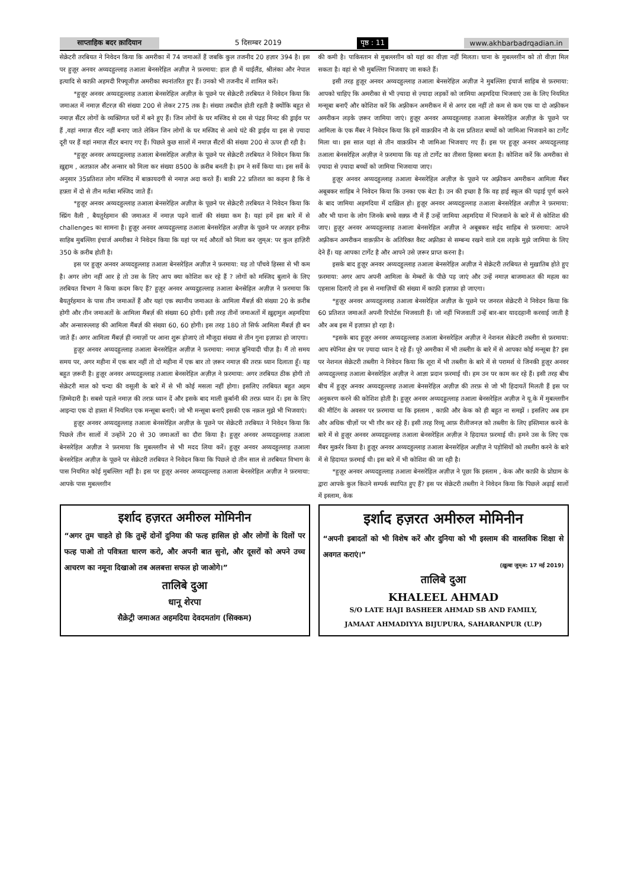साप्ताहिक बदर क़ादियान 5 दिसम्बर 2019 पृष्ठ : 11 www.akhbarbadrqadian.in
सेक्रेटरी तरबियत ने निवेदन किया कि अमरीका में 74 जमाअतें हैं जबकि कुल तजनीद 20 हज़ार 394 है। इस पर हुज़ूर अनवर अय्यदहुल्लाह तआला बेनसरेहिल अज़ीज़ ने फ़रमाया: हाल ही में थाईलैंड, श्रीलंका और नेपाल इत्यादि से काफ़ी अहमदी रिफ्यूजीज़ अमरीका स्थनांतरित हुए हैं। उनको भी तजनीद में शामिल करें।
*हुज़ूर अनवर अय्यदहुल्लाह तआला बेनसरेहिल अज़ीज़ के पूछने पर सेक्रेटरी तरबियत ने निवेदन किया कि जमाअत में नमाज़ सैंटरज़ की संख्या 200 से लेकर 275 तक है। संख्या तबदील होती रहती है क्योंकि बहुत से नमाज़ सैंटर लोगों के व्यक्तिगत घरों में बने हुए हैं। जिन लोगों के घर मस्जिद से दस से पंद्रह मिनट की ड्राईव पर हैं ,वहां नमाज़ सैंटर नहीं बनाए जाते लेकिन जिन लोगों के घर मस्जिद से आधे घंटे की ड्राईव या इस से ज़्यादा दूरी पर हैं वहां नमाज़ सैंटर बनाए गए हैं। पिछले कुछ सालों में नमाज़ सैंटरों की संख्या 200 से ऊपर ही रही है।
*हुज़ूर अनवर अय्यदहुल्लाह तआला बेनसरेहिल अज़ीज़ के पूछने पर सेक्रेटरी तरबियत ने निवेदन किया कि ख़ुद्दाम , अतफ़ाल और अन्सार को मिला कर संख्या 8500 के क़रीब बनती है। हम ने सर्वे किया था। इस सर्वे के अनुसार 35प्रतिशत लोग मस्जिद में बाक़ायदगी से नमाज़ अदा करते हैं। बाक़ी 22 प्रतिशत का कहना है कि वे हफ़्ता में दो से तीन मर्तबा मस्जिद जाते हैं।
*हुज़ूर अनवर अय्यदहुल्लाह तआला बेनसरेहिल अज़ीज़ के पूछने पर सेक्रेटरी तरबियत ने निवेदन किया कि स्प्रिंग वैली , बैयतुर्रहमान की जमाअत में नमाज़ पढ़ने वालों की संख्या कम है। यहां हमें इस बारे में से challenges का सामना है। हुज़ूर अनवर अय्यदहुल्लाह तआला बेनसरेहिल अज़ीज़ के पूछने पर अज़हर हनीफ़ साहिब मुबल्लिग़ इंचार्ज अमरीका ने निवेदन किया कि यहां पर मर्द औरतों को मिला कर जुम्अ: पर कुल हाज़िरी 350 के क़रीब होती है।
इस पर हुज़ूर अनवर अय्यदहुल्लाह तआला बेनसरेहिल अज़ीज़ ने फ़रमाया: यह तो पाँचवे हिस्सा से भी कम है। अगर लोग नहीं आर हे तो उस के लिए आप क्या कोशिश कर रहे हैं ? लोगों को मस्जिद बुलाने के लिए तरबियत विभाग ने किया क़दम किए हैं? हुज़ूर अनवर अय्यदुहल्लाह तआला बेनस्रेहिल अज़ीज़ ने फ़रमाया कि बैयतुर्रहमान के पास तीन जमाअतें हैं और यहां एक स्थानीय जमाअत के आमिला मैंबर्ज़ की संख्या 20 के क़रीब होगी और तीन जमाअतों के आमिला मैंबर्ज़ की संख्या 60 होगी। इसी तरह तीनों जमाअतों में ख़ुद्दामुल अहमदिया और अन्सारुल्लाह की आमिला मैंबर्ज़ की संख्या 60, 60 होगी। इस तरह 180 तो सिर्फ आमिला मैंबर्ज़ ही बन जाते हैं। अगर आमिला मैंबर्ज़ ही नमाज़ों पर आना शुरू होजाएं तो मौजूदा संख्या से तीन गुना इज़ाफ़ा हो जाएगा।
हुज़ूर अनवर अय्यदहुल्लाह तआला बेनसरेहिल अज़ीज़ ने फ़रमाया: नमाज़ बुनियादी चीज़ है। मैं तो समय समय पर, अगर महीना में एक बार नहीं तो दो महीना में एक बार तो ज़रूर नमाज़ की तरफ़ ध्यान दिलाता हूँ। यह बहुत ज़रूरी है। हुज़ूर अनवर अय्यदहुल्लाह तआला बेनसरेहिल अज़ीज़ ने फ़रमाया: अगर तरबियत ठीक होगी तो सेक्रेटरी माल को चन्दा की वसूली के बारे में से भी कोई मसला नहीं होगा। इसलिए तरबियत बहुत अहम ज़िम्मेदारी है। सबसे पहले नमाज़ की तरफ़ ध्यान दें और इसके बाद माली क़ुर्बानी की तरफ़ ध्यान दें। इस के लिए आइन्दा एक दो हफ़्ता में नियमित एक मन्सूबा बनाएँ। जो भी मन्सूबा बनाएँ इसकी एक नक़ल मुझे भी भिजवाएं।
हुज़ूर अनवर अय्यदहुल्लाह तआला बेनसरेहिल अज़ीज़ के पूछने पर सेक्रेटरी तरबियत ने निवेदन किया कि पिछले तीन सालों में उन्होंने 20 से 30 जमाअतों का दौरा किया है। हुज़ूर अनवर अय्यदहुल्लाह तआला बेनसरेहिल अज़ीज़ ने फ़रमाया कि मुबल्लग़ीन से भी मदद लिया करें। हुज़ूर अनवर अय्यदहुल्लाह तआला बेनसरेहिल अज़ीज़ के पूछने पर सेक्रेटरी तरबियत ने निवेदन किया कि पिछले दो तीन साल से तरबियत विभाग के पास नियमित कोई मुबल्लिग़ नहीं है। इस पर हुज़ूर अनवर अय्यदहुल्लाह तआला बेनसरेहिल अज़ीज़ ने फ़रमाया: आपके पास मुबल्लग़ीन
की कमी है। पाकिस्तान से मुबल्लग़ीन को यहां का वीज़ा नहीं मिलता। घाना के मुबल्लग़ीन को तो वीज़ा मिल सकता है। वहां से भी मुबल्लिग़ भिजवाए जा सकते हैं।
इसी तरह हुज़ूर अनवर अय्यदहुल्लाह तआला बेनसरेहिल अज़ीज़ ने मुबल्लिग़ इंचार्ज साहिब से फ़रमाया: आपको चाहिए कि अमरीका से भी ज़्यादा से ज़्यादा लड़कों को जामिया अहमदिया भिजवाएं उस के लिए नियमित मन्सूबा बनाएँ और कोशिश करें कि अफ़्रीकन अमरीकन में से अगर दस नहीं तो कम से कम एक या दो अफ़्रीकन अमरीकन लड़के ज़रूर जामिया जाएं। हुज़ूर अनवर अय्यदहुल्लाह तआला बेनसरेहिल अज़ीज़ के पूछने पर आमिला के एक मैंबर ने निवेदन किया कि हमें वाक़फ़ीन नौ के दस प्रतिशत बच्चों को जामिआ भिजवाने का टार्गेट मिला था। इस साल यहां से तीन वाक़फ़ीन नौ जामिआ भिजवाए गए हैं। इस पर हुज़ूर अनवर अय्यदहुल्लाह तआला बेनसरेहिल अज़ीज़ ने फ़रमाया कि यह तो टार्गेट का तीसरा हिस्सा बनता है। कोशिश करें कि अमरीका से ज़्यादा से ज़्यादा बच्चों को जामिया भिजवाया जाए।
हुज़ूर अनवर अय्यदहुल्लाह तआला बेनसरेहिल अज़ीज़ के पूछने पर अफ़्रीकन अमरीकन आमिला मैंबर अबूबकर साहिब ने निवेदन किया कि उनका एक बेटा है। उन की इच्छा है कि वह हाई स्कूल की पढ़ाई पूर्ण करने के बाद जामिया अहमदिया में दाख़िल हो। हुज़ूर अनवर अय्यदहुल्लाह तआला बेनसरेहिल अज़ीज़ ने फ़रमाया: और भी घाना के लोग जिनके बच्चे वक़्फ़ नौ में हैं उन्हें जामिया अहमदिया में भिजवाने के बारे में से कोशिश की जाए। हुज़ूर अनवर अय्यदहुल्लाह तआला बेनसरेहिल अज़ीज़ ने अबूबकर सईद साहिब से फ़रमाया: आपने अफ़्रीकन अमरीकन वाक़फ़ीन के अतिरिक्त वैस्ट अफ़्रीक़ा से सम्बन्ध रखने वाले दस लड़के मुझे जामिया के लिए देने हैं। यह आपका टार्गेट है और आपने उसे ज़रूर प्राप्त करना है।
इसके बाद हुज़ूर अनवर अय्यदहुल्लाह तआला बेनसरेहिल अज़ीज़ ने सेक्रेटरी तरबियत से मुख़ातिब होते हुए फ़रमाया: अगर आप अपनी आमिला के मेम्बरों के पीछे पड़ जाएं और उन्हें नमाज़ बाजमाअत की महत्व का एहसास दिलाएँ तो इस से नमाज़ियों की संख्या में काफ़ी इज़ाफ़ा हो जाएगा।
*हुज़ूर अनवर अय्यदहुल्लाह तआला बेनसरेहिल अज़ीज़ के पूछने पर जनरल सेक्रेटरी ने निवेदन किया कि 60 प्रतिशत जमाअतें अपनी रिपोर्टस भिजवाती हैं। जो नहीं भिजवातीं उन्हें बार-बार याददहानी करवाई जाती है और अब इस में इज़ाफ़ा हो रहा है।
*इसके बाद हुज़ूर अनवर अय्यदहुल्लाह तआला बेनसरेहिल अज़ीज़ ने नेशनल सेक्रेटरी तब्लीग़ से फ़रमाया: आप स्पेनिश क्षेत्र पर ज़्यादा ध्यान दे रहे हैं। पूरे अमरीका में भी तब्लीग़ के बारे में से आपका कोई मन्सूबा है? इस पर नेशनल सेक्रेटरी तब्लीग़ ने निवेदन किया कि शूरा में भी तब्लीग़ के बारे में से परामर्श थे जिनकी हुज़ूर अनवर अय्यदहुल्लाह तआला बेनसरेहिल अज़ीज़ ने आज्ञा प्रदान फ़रमाई थी। हम उन पर काम कर रहे हैं। इसी तरह बीच बीच में हुज़ूर अनवर अय्यदहुल्लाह तआला बेनसरेहिल अज़ीज़ की तरफ़ से जो भी हिदायतें मिलती हैं इस पर अनुकरण करने की कोशिश होती है। हुज़ूर अनवर अय्यदहुल्लाह तआला बेनसरेहिल अज़ीज़ ने यू.के में मुबल्लग़ीन की मीटिंग के अवसर पर फ़रमाया था कि इस्लाम , काफ़ी और केक को ही बहुत ना समझें । इसलिए अब हम और अधिक चीज़ों पर भी ग़ौर कर रहे हैं। इसी तरह रिव्यू आफ़ रीलीजनज़ को तब्लीग़ के लिए इस्तिमाल करने के बारे में से हुज़ूर अनवर अय्यदहुल्लाह तआला बेनसरेहिल अज़ीज़ ने हिदायत फ़रमाई थी। हमने उस के लिए एक मैंबर मुक़र्रर किया है। हुज़ूर अनवर अय्यदहुल्लाह तआला बेनसरेहिल अज़ीज़ ने पड़ोसियों को तब्लीग़ करने के बारे में से हिदायत फ़रमाई थी। इस बारे में भी कोशिश की जा रही है।
*हुज़ूर अनवर अय्यदहुल्लाह तआला बेनसरेहिल अज़ीज़ ने पूछा कि इस्लाम , केक और काफ़ी के प्रोग्राम के द्वारा आपके कुल कितने सम्पर्क स्थापित हुए हैं? इस पर सेक्रेटरी तब्लीग़ ने निवेदन किया कि पिछले अढ़ाई सालों में इस्लाम, केक
इर्शाद हज़रत अमीरुल मोमिनीन
“अगर तुम चाहते हो कि तुम्हें दोनों दुनिया की फत्ह हासिल हो और लोगों के दिलों पर फत्ह पाओ तो पवित्रता धारण करो, और अपनी बात सुनो, और दूसरों को अपने उच्च आचरण का नमूना दिखाओ तब अलबत्ता सफल हो जाओगे।”
तालिबे दुआ
धानू शेरपा
सैक्रेट्री जमाअत अहमदिया देवदमतांग (सिक्कम)
इर्शाद हज़रत अमीरुल मोमिनीन
“अपनी इबादतों को भी विशेष करें और दुनिया को भी इस्लाम की वास्तविक शिक्षा से अवगत कराएं।”
(ख़ुत्बा जुम्अ: 17 मई 2019)
तालिबे दुआ
KHALEEL AHMAD
S/O LATE HAJI BASHEER AHMAD SB AND FAMILY,
JAMAAT AHMADIYYA BIJUPURA, SAHARANPUR (U.P)